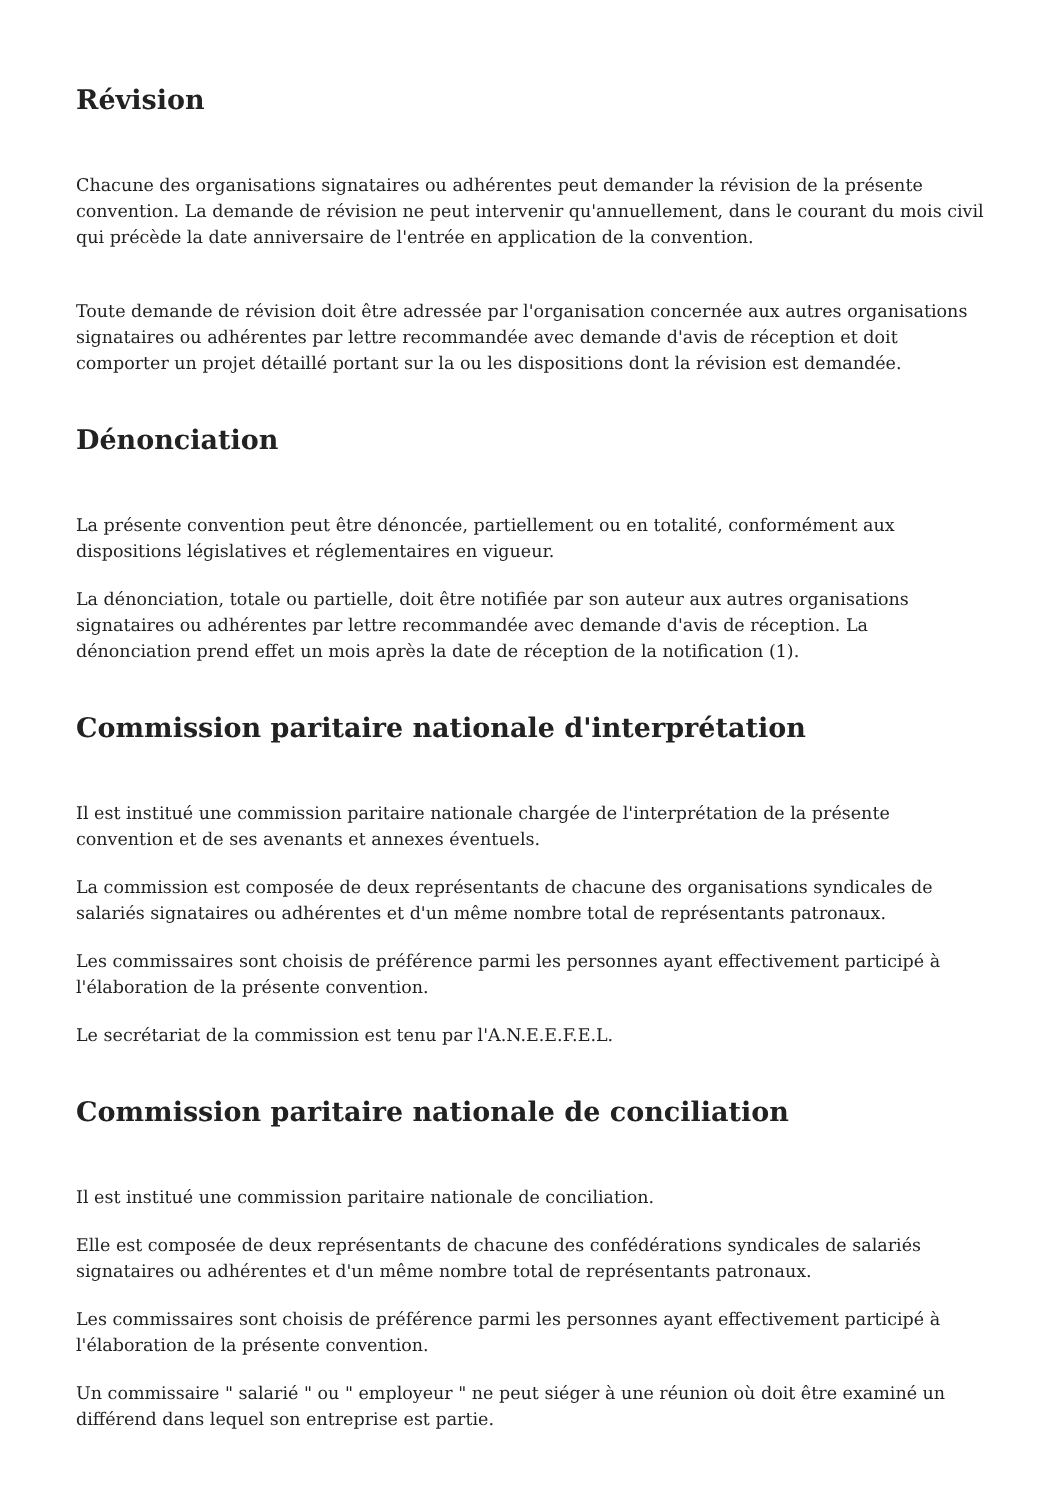Révision
Chacune des organisations signataires ou adhérentes peut demander la révision de la présente convention. La demande de révision ne peut intervenir qu'annuellement, dans le courant du mois civil qui précède la date anniversaire de l'entrée en application de la convention.
Toute demande de révision doit être adressée par l'organisation concernée aux autres organisations signataires ou adhérentes par lettre recommandée avec demande d'avis de réception et doit comporter un projet détaillé portant sur la ou les dispositions dont la révision est demandée.
Dénonciation
La présente convention peut être dénoncée, partiellement ou en totalité, conformément aux dispositions législatives et réglementaires en vigueur.
La dénonciation, totale ou partielle, doit être notifiée par son auteur aux autres organisations signataires ou adhérentes par lettre recommandée avec demande d'avis de réception. La dénonciation prend effet un mois après la date de réception de la notification (1).
Commission paritaire nationale d'interprétation
Il est institué une commission paritaire nationale chargée de l'interprétation de la présente convention et de ses avenants et annexes éventuels.
La commission est composée de deux représentants de chacune des organisations syndicales de salariés signataires ou adhérentes et d'un même nombre total de représentants patronaux.
Les commissaires sont choisis de préférence parmi les personnes ayant effectivement participé à l'élaboration de la présente convention.
Le secrétariat de la commission est tenu par l'A.N.E.E.F.E.L.
Commission paritaire nationale de conciliation
Il est institué une commission paritaire nationale de conciliation.
Elle est composée de deux représentants de chacune des confédérations syndicales de salariés signataires ou adhérentes et d'un même nombre total de représentants patronaux.
Les commissaires sont choisis de préférence parmi les personnes ayant effectivement participé à l'élaboration de la présente convention.
Un commissaire " salarié " ou " employeur " ne peut siéger à une réunion où doit être examiné un différend dans lequel son entreprise est partie.